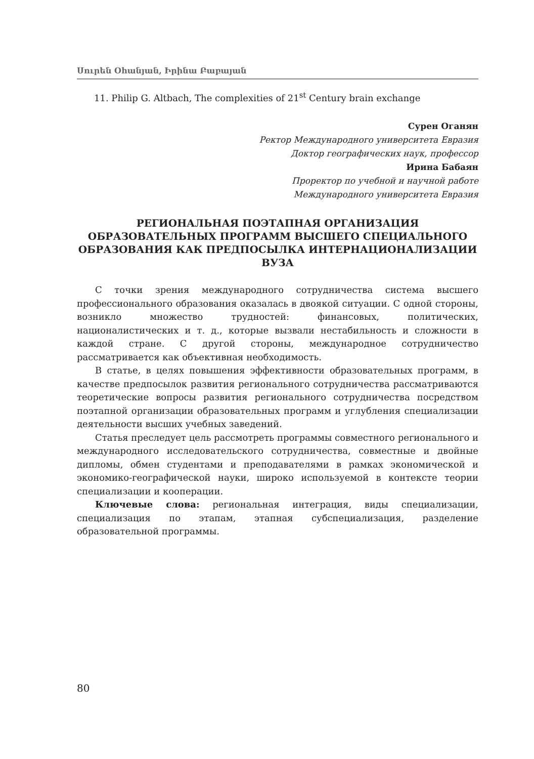Սուրեն Օհանյան, Իրինա Բաբայան
11. Philip G. Altbach, The complexities of 21<sup>st</sup> Century brain exchange
Сурен Оганян
Ректор Международного университета Евразия
Доктор географических наук, профессор
Ирина Бабаян
Проректор по учебной и научной работе
Международного университета Евразия
РЕГИОНАЛЬНАЯ ПОЭТАПНАЯ ОРГАНИЗАЦИЯ ОБРАЗОВАТЕЛЬНЫХ ПРОГРАММ ВЫСШЕГО СПЕЦИАЛЬНОГО ОБРАЗОВАНИЯ КАК ПРЕДПОСЫЛКА ИНТЕРНАЦИОНАЛИЗАЦИИ ВУЗА
С точки зрения международного сотрудничества система высшего профессионального образования оказалась в двоякой ситуации. С одной стороны, возникло множество трудностей: финансовых, политических, националистических и т. д., которые вызвали нестабильность и сложности в каждой стране. С другой стороны, международное сотрудничество рассматривается как объективная необходимость.
В статье, в целях повышения эффективности образовательных программ, в качестве предпосылок развития регионального сотрудничества рассматриваются теоретические вопросы развития регионального сотрудничества посредством поэтапной организации образовательных программ и углубления специализации деятельности высших учебных заведений.
Статья преследует цель рассмотреть программы совместного регионального и международного исследовательского сотрудничества, совместные и двойные дипломы, обмен студентами и преподавателями в рамках экономической и экономико-географической науки, широко используемой в контексте теории специализации и кооперации.
Ключевые слова: региональная интеграция, виды специализации, специализация по этапам, этапная субспециализация, разделение образовательной программы.
80